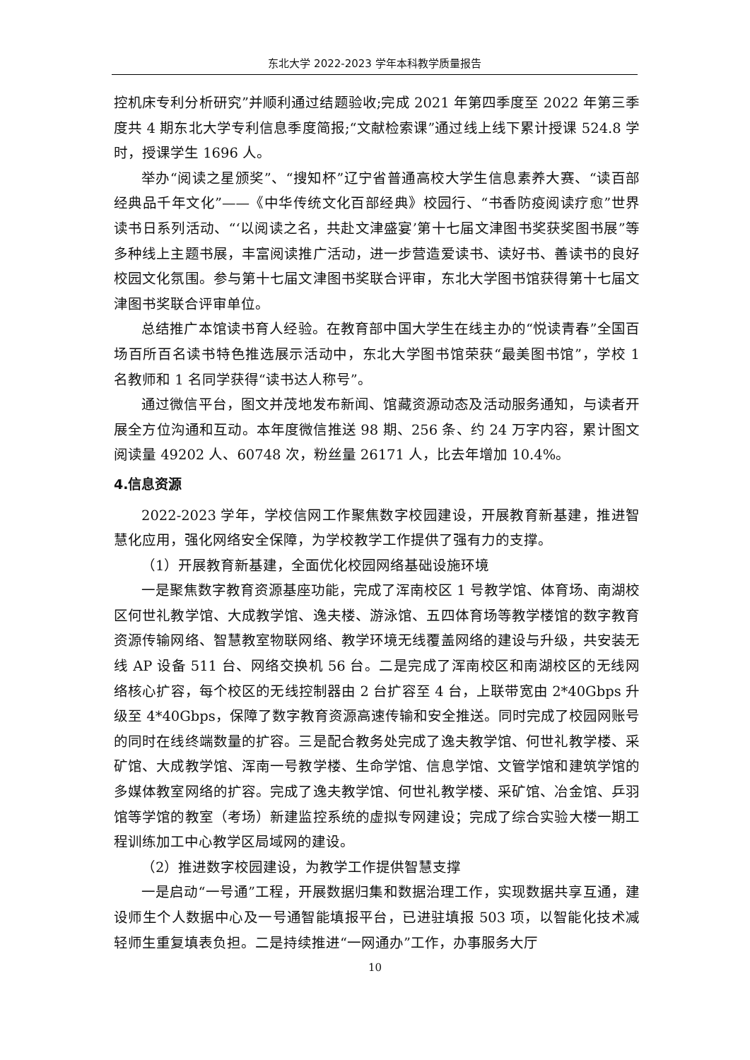东北大学 2022-2023 学年本科教学质量报告
控机床专利分析研究”并顺利通过结题验收;完成 2021 年第四季度至 2022 年第三季度共 4 期东北大学专利信息季度简报;“文献检索课”通过线上线下累计授课 524.8 学时，授课学生 1696 人。
举办“阅读之星颁奖”、“搜知杯”辽宁省普通高校大学生信息素养大赛、“读百部经典品千年文化”——《中华传统文化百部经典》校园行、“书香防疫阅读疗愈”世界读书日系列活动、“‘以阅读之名，共赴文津盛宴’第十七届文津图书奖获奖图书展”等多种线上主题书展，丰富阅读推广活动，进一步营造爱读书、读好书、善读书的良好校园文化氛围。参与第十七届文津图书奖联合评审，东北大学图书馆获得第十七届文津图书奖联合评审单位。
总结推广本馆读书育人经验。在教育部中国大学生在线主办的“悦读青春”全国百场百所百名读书特色推选展示活动中，东北大学图书馆荣获“最美图书馆”，学校 1 名教师和 1 名同学获得“读书达人称号”。
通过微信平台，图文并茂地发布新闻、馆藏资源动态及活动服务通知，与读者开展全方位沟通和互动。本年度微信推送 98 期、256 条、约 24 万字内容，累计图文阅读量 49202 人、60748 次，粉丝量 26171 人，比去年增加 10.4%。
4.信息资源
2022-2023 学年，学校信网工作聚焦数字校园建设，开展教育新基建，推进智慧化应用，强化网络安全保障，为学校教学工作提供了强有力的支撑。
（1）开展教育新基建，全面优化校园网络基础设施环境
一是聚焦数字教育资源基座功能，完成了浑南校区 1 号教学馆、体育场、南湖校区何世礼教学馆、大成教学馆、逸夫楼、游泳馆、五四体育场等教学楼馆的数字教育资源传输网络、智慧教室物联网络、教学环境无线覆盖网络的建设与升级，共安装无线 AP 设备 511 台、网络交换机 56 台。二是完成了浑南校区和南湖校区的无线网络核心扩容，每个校区的无线控制器由 2 台扩容至 4 台，上联带宽由 2*40Gbps 升级至 4*40Gbps，保障了数字教育资源高速传输和安全推送。同时完成了校园网账号的同时在线终端数量的扩容。三是配合教务处完成了逸夫教学馆、何世礼教学楼、采矿馆、大成教学馆、浑南一号教学楼、生命学馆、信息学馆、文管学馆和建筑学馆的多媒体教室网络的扩容。完成了逸夫教学馆、何世礼教学楼、采矿馆、冶金馆、乒羽馆等学馆的教室（考场）新建监控系统的虚拟专网建设；完成了综合实验大楼一期工程训练加工中心教学区局域网的建设。
（2）推进数字校园建设，为教学工作提供智慧支撑
一是启动“一号通”工程，开展数据归集和数据治理工作，实现数据共享互通，建设师生个人数据中心及一号通智能填报平台，已进驻填报 503 项，以智能化技术减轻师生重复填表负担。二是持续推进“一网通办”工作，办事服务大厅
10